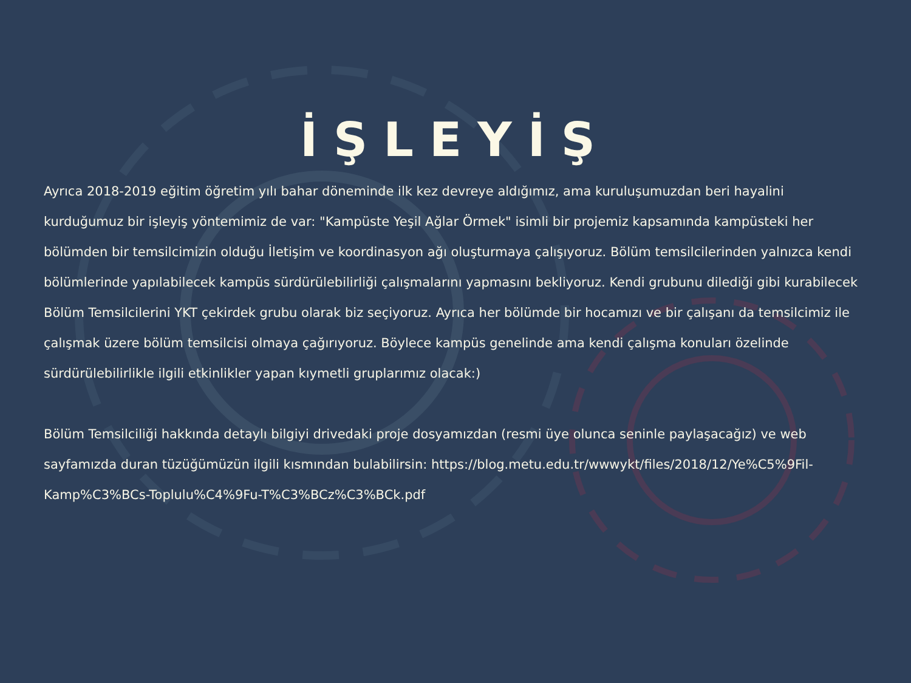İŞLEYİŞ
Ayrıca 2018-2019 eğitim öğretim yılı bahar döneminde ilk kez devreye aldığımız, ama kuruluşumuzdan beri hayalini kurduğumuz bir işleyiş yöntemimiz de var: "Kampüste Yeşil Ağlar Örmek" isimli bir projemiz kapsamında kampüsteki her bölümden bir temsilcimizin olduğu İletişim ve koordinasyon ağı oluşturmaya çalışıyoruz. Bölüm temsilcilerinden yalnızca kendi bölümlerinde yapılabilecek kampüs sürdürülebilirliği çalışmalarını yapmasını bekliyoruz. Kendi grubunu dilediği gibi kurabilecek Bölüm Temsilcilerini YKT çekirdek grubu olarak biz seçiyoruz. Ayrıca her bölümde bir hocamızı ve bir çalışanı da temsilcimiz ile çalışmak üzere bölüm temsilcisi olmaya çağırıyoruz. Böylece kampüs genelinde ama kendi çalışma konuları özelinde sürdürülebilirlikle ilgili etkinlikler yapan kıymetli gruplarımız olacak:)
Bölüm Temsilciliği hakkında detaylı bilgiyi drivedaki proje dosyamızdan (resmi üye olunca seninle paylaşacağız) ve web sayfamızda duran tüzüğümüzün ilgili kısmından bulabilirsin: https://blog.metu.edu.tr/wwwykt/files/2018/12/Ye%C5%9Fil-Kamp%C3%BCs-Toplulu%C4%9Fu-T%C3%BCz%C3%BCk.pdf